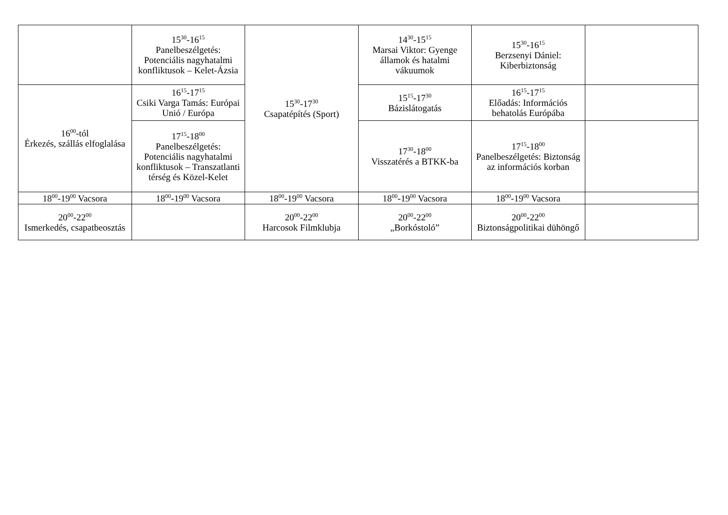| | 15<sup>30</sup>-16<sup>15</sup> Panelbeszélgetés: Potenciális nagyhatalmi konfliktusok – Kelet-Ázsia | 15<sup>30</sup>-17<sup>30</sup> Csapatépítés (Sport) | 14<sup>30</sup>-15<sup>15</sup> Marsai Viktor: Gyenge államok és hatalmi vákuumok | 15<sup>30</sup>-16<sup>15</sup> Berzsenyi Dániel: Kiberbiztonság | |
| 16<sup>00</sup>-tól Érkezés, szállás elfoglalása | 16<sup>15</sup>-17<sup>15</sup> Csiki Varga Tamás: Európai Unió / Európa | | 15<sup>15</sup>-17<sup>30</sup> Bázislátogatás | 16<sup>15</sup>-17<sup>15</sup> Előadás: Információs behatolás Európába | |
| | 17<sup>15</sup>-18<sup>00</sup> Panelbeszélgetés: Potenciális nagyhatalmi konfliktusok – Transzatlanti térség és Közel-Kelet | | 17<sup>30</sup>-18<sup>00</sup> Visszatérés a BTKK-ba | 17<sup>15</sup>-18<sup>00</sup> Panelbeszélgetés: Biztonság az információs korban | |
| 18<sup>00</sup>-19<sup>00</sup> Vacsora | 18<sup>00</sup>-19<sup>00</sup> Vacsora | 18<sup>00</sup>-19<sup>00</sup> Vacsora | 18<sup>00</sup>-19<sup>00</sup> Vacsora | 18<sup>00</sup>-19<sup>00</sup> Vacsora | |
| 20<sup>00</sup>-22<sup>00</sup> Ismerkedés, csapatbeosztás | | 20<sup>00</sup>-22<sup>00</sup> Harcosok Filmklubja | 20<sup>00</sup>-22<sup>00</sup> „Borkóstoló” | 20<sup>00</sup>-22<sup>00</sup> Biztonságpolitikai dühöngő | |